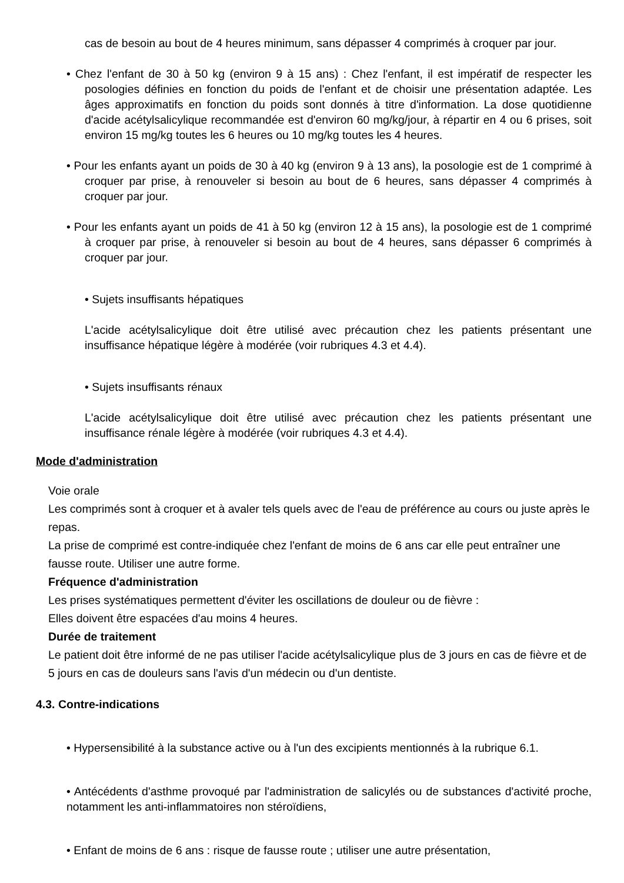cas de besoin au bout de 4 heures minimum, sans dépasser 4 comprimés à croquer par jour.
• Chez l'enfant de 30 à 50 kg (environ 9 à 15 ans) : Chez l'enfant, il est impératif de respecter les posologies définies en fonction du poids de l'enfant et de choisir une présentation adaptée. Les âges approximatifs en fonction du poids sont donnés à titre d'information. La dose quotidienne d'acide acétylsalicylique recommandée est d'environ 60 mg/kg/jour, à répartir en 4 ou 6 prises, soit environ 15 mg/kg toutes les 6 heures ou 10 mg/kg toutes les 4 heures.
• Pour les enfants ayant un poids de 30 à 40 kg (environ 9 à 13 ans), la posologie est de 1 comprimé à croquer par prise, à renouveler si besoin au bout de 6 heures, sans dépasser 4 comprimés à croquer par jour.
• Pour les enfants ayant un poids de 41 à 50 kg (environ 12 à 15 ans), la posologie est de 1 comprimé à croquer par prise, à renouveler si besoin au bout de 4 heures, sans dépasser 6 comprimés à croquer par jour.
• Sujets insuffisants hépatiques
L'acide acétylsalicylique doit être utilisé avec précaution chez les patients présentant une insuffisance hépatique légère à modérée (voir rubriques 4.3 et 4.4).
• Sujets insuffisants rénaux
L'acide acétylsalicylique doit être utilisé avec précaution chez les patients présentant une insuffisance rénale légère à modérée (voir rubriques 4.3 et 4.4).
Mode d'administration
Voie orale
Les comprimés sont à croquer et à avaler tels quels avec de l'eau de préférence au cours ou juste après le repas.
La prise de comprimé est contre-indiquée chez l'enfant de moins de 6 ans car elle peut entraîner une fausse route. Utiliser une autre forme.
Fréquence d'administration
Les prises systématiques permettent d'éviter les oscillations de douleur ou de fièvre :
Elles doivent être espacées d'au moins 4 heures.
Durée de traitement
Le patient doit être informé de ne pas utiliser l'acide acétylsalicylique plus de 3 jours en cas de fièvre et de 5 jours en cas de douleurs sans l'avis d'un médecin ou d'un dentiste.
4.3. Contre-indications
• Hypersensibilité à la substance active ou à l'un des excipients mentionnés à la rubrique 6.1.
• Antécédents d'asthme provoqué par l'administration de salicylés ou de substances d'activité proche, notamment les anti-inflammatoires non stéroïdiens,
• Enfant de moins de 6 ans : risque de fausse route ; utiliser une autre présentation,